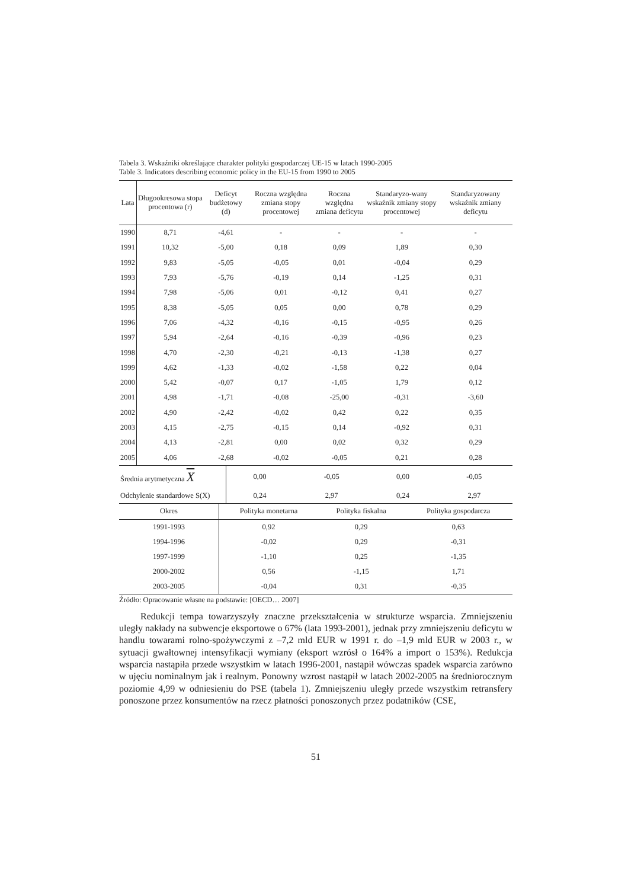Tabela 3. Wskaźniki określające charakter polityki gospodarczej UE-15 w latach 1990-2005
Table 3. Indicators describing economic policy in the EU-15 from 1990 to 2005
| Lata | Długookresowa stopa procentowa (r) | Deficyt budżetowy (d) | Roczna względna zmiana stopy procentowej | Roczna względna zmiana deficytu | Standaryzo-wany wskaźnik zmiany stopy procentowej | Standaryzowany wskaźnik zmiany deficytu |
| --- | --- | --- | --- | --- | --- | --- |
| 1990 | 8,71 | -4,61 | - | - | - | - |
| 1991 | 10,32 | -5,00 | 0,18 | 0,09 | 1,89 | 0,30 |
| 1992 | 9,83 | -5,05 | -0,05 | 0,01 | -0,04 | 0,29 |
| 1993 | 7,93 | -5,76 | -0,19 | 0,14 | -1,25 | 0,31 |
| 1994 | 7,98 | -5,06 | 0,01 | -0,12 | 0,41 | 0,27 |
| 1995 | 8,38 | -5,05 | 0,05 | 0,00 | 0,78 | 0,29 |
| 1996 | 7,06 | -4,32 | -0,16 | -0,15 | -0,95 | 0,26 |
| 1997 | 5,94 | -2,64 | -0,16 | -0,39 | -0,96 | 0,23 |
| 1998 | 4,70 | -2,30 | -0,21 | -0,13 | -1,38 | 0,27 |
| 1999 | 4,62 | -1,33 | -0,02 | -1,58 | 0,22 | 0,04 |
| 2000 | 5,42 | -0,07 | 0,17 | -1,05 | 1,79 | 0,12 |
| 2001 | 4,98 | -1,71 | -0,08 | -25,00 | -0,31 | -3,60 |
| 2002 | 4,90 | -2,42 | -0,02 | 0,42 | 0,22 | 0,35 |
| 2003 | 4,15 | -2,75 | -0,15 | 0,14 | -0,92 | 0,31 |
| 2004 | 4,13 | -2,81 | 0,00 | 0,02 | 0,32 | 0,29 |
| 2005 | 4,06 | -2,68 | -0,02 | -0,05 | 0,21 | 0,28 |
| Średnia arytmetyczna X | 0,00 | -0,05 | 0,00 | -0,05 |
| Odchylenie standardowe S(X) | 0,24 | 2,97 | 0,24 | 2,97 |
| Okres | Polityka monetarna | Polityka fiskalna | Polityka gospodarcza |
| --- | --- | --- | --- |
| 1991-1993 | 0,92 | 0,29 | 0,63 |
| 1994-1996 | -0,02 | 0,29 | -0,31 |
| 1997-1999 | -1,10 | 0,25 | -1,35 |
| 2000-2002 | 0,56 | -1,15 | 1,71 |
| 2003-2005 | -0,04 | 0,31 | -0,35 |
Źródło: Opracowanie własne na podstawie: [OECD… 2007]
Redukcji tempa towarzyszyły znaczne przekształcenia w strukturze wsparcia. Zmniejszeniu uległy nakłady na subwencje eksportowe o 67% (lata 1993-2001), jednak przy zmniejszeniu deficytu w handlu towarami rolno-spożywczymi z –7,2 mld EUR w 1991 r. do –1,9 mld EUR w 2003 r., w sytuacji gwałtownej intensyfikacji wymiany (eksport wzrósł o 164% a import o 153%). Redukcja wsparcia nastąpiła przede wszystkim w latach 1996-2001, nastąpił wówczas spadek wsparcia zarówno w ujęciu nominalnym jak i realnym. Ponowny wzrost nastąpił w latach 2002-2005 na średniorocznym poziomie 4,99 w odniesieniu do PSE (tabela 1). Zmniejszeniu uległy przede wszystkim retransfery ponoszone przez konsumentów na rzecz płatności ponoszonych przez podatników (CSE,
51